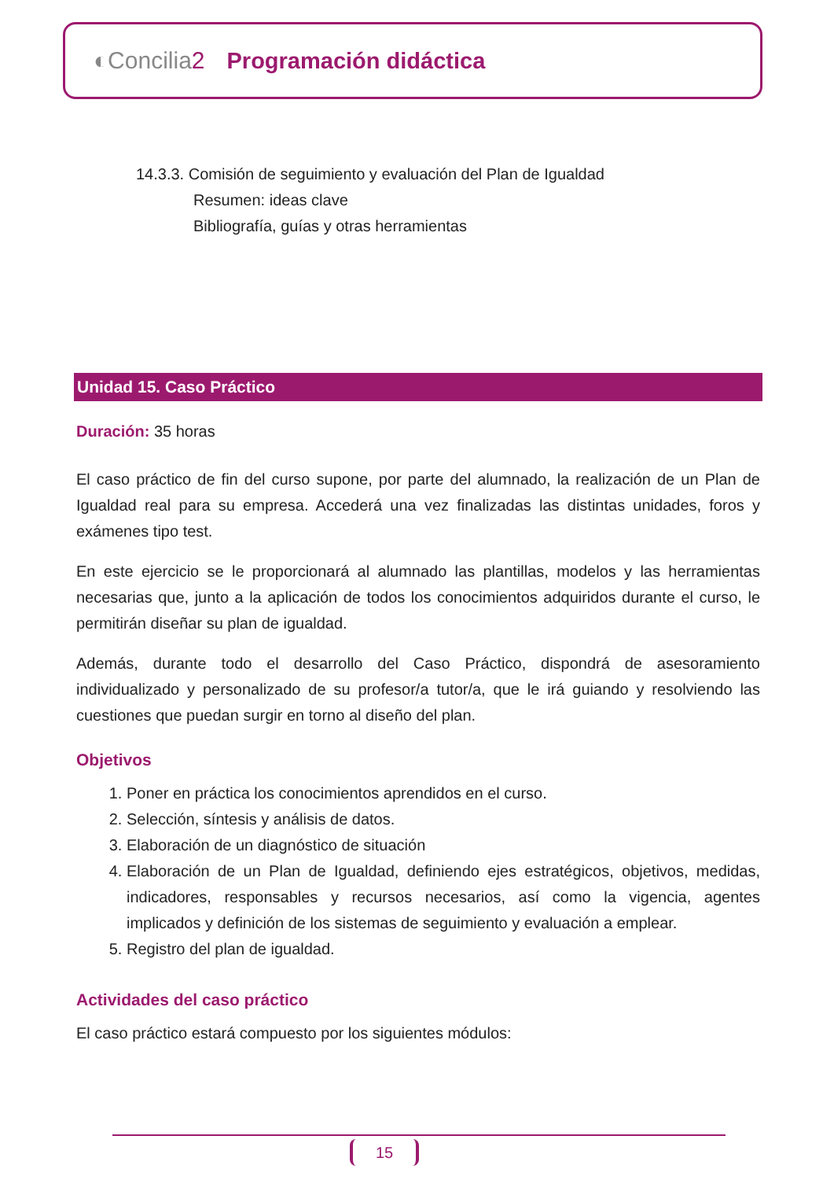◐Concilia2 Programación didáctica
14.3.3. Comisión de seguimiento y evaluación del Plan de Igualdad
Resumen: ideas clave
Bibliografía, guías y otras herramientas
Unidad 15. Caso Práctico
Duración: 35 horas
El caso práctico de fin del curso supone, por parte del alumnado, la realización de un Plan de Igualdad real para su empresa. Accederá una vez finalizadas las distintas unidades, foros y exámenes tipo test.
En este ejercicio se le proporcionará al alumnado las plantillas, modelos y las herramientas necesarias que, junto a la aplicación de todos los conocimientos adquiridos durante el curso, le permitirán diseñar su plan de igualdad.
Además, durante todo el desarrollo del Caso Práctico, dispondrá de asesoramiento individualizado y personalizado de su profesor/a tutor/a, que le irá guiando y resolviendo las cuestiones que puedan surgir en torno al diseño del plan.
Objetivos
1. Poner en práctica los conocimientos aprendidos en el curso.
2. Selección, síntesis y análisis de datos.
3. Elaboración de un diagnóstico de situación
4. Elaboración de un Plan de Igualdad, definiendo ejes estratégicos, objetivos, medidas, indicadores, responsables y recursos necesarios, así como la vigencia, agentes implicados y definición de los sistemas de seguimiento y evaluación a emplear.
5. Registro del plan de igualdad.
Actividades del caso práctico
El caso práctico estará compuesto por los siguientes módulos:
15